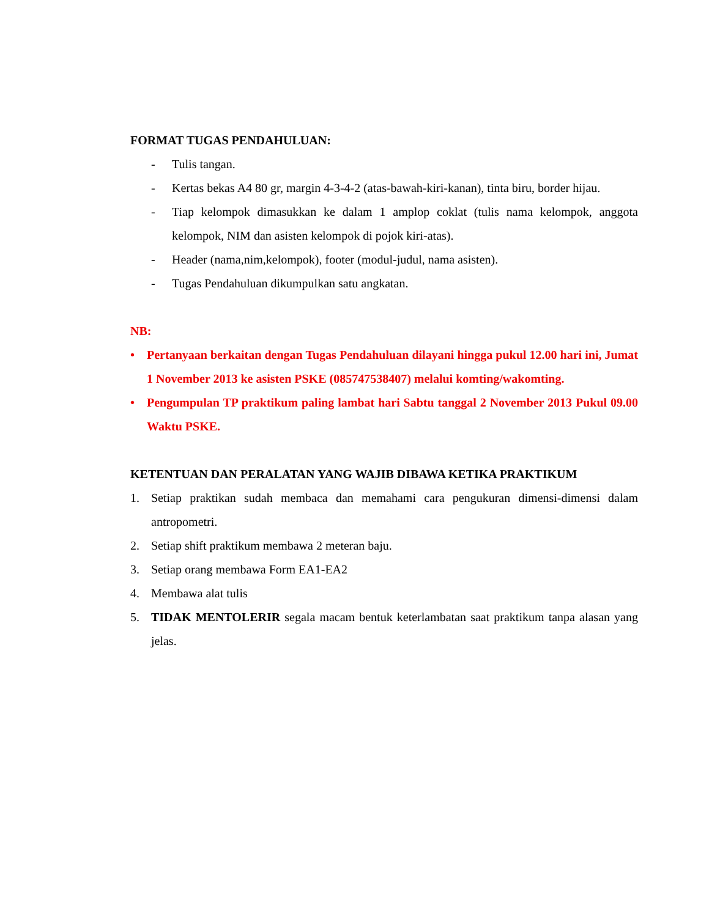FORMAT TUGAS PENDAHULUAN:
- Tulis tangan.
- Kertas bekas A4 80 gr, margin 4-3-4-2 (atas-bawah-kiri-kanan), tinta biru, border hijau.
- Tiap kelompok dimasukkan ke dalam 1 amplop coklat (tulis nama kelompok, anggota kelompok, NIM dan asisten kelompok di pojok kiri-atas).
- Header (nama,nim,kelompok), footer (modul-judul, nama asisten).
- Tugas Pendahuluan dikumpulkan satu angkatan.
NB:
• Pertanyaan berkaitan dengan Tugas Pendahuluan dilayani hingga pukul 12.00 hari ini, Jumat 1 November 2013 ke asisten PSKE (085747538407) melalui komting/wakomting.
• Pengumpulan TP praktikum paling lambat hari Sabtu tanggal 2 November 2013 Pukul 09.00 Waktu PSKE.
KETENTUAN DAN PERALATAN YANG WAJIB DIBAWA KETIKA PRAKTIKUM
1. Setiap praktikan sudah membaca dan memahami cara pengukuran dimensi-dimensi dalam antropometri.
2. Setiap shift praktikum membawa 2 meteran baju.
3. Setiap orang membawa Form EA1-EA2
4. Membawa alat tulis
5. TIDAK MENTOLERIR segala macam bentuk keterlambatan saat praktikum tanpa alasan yang jelas.